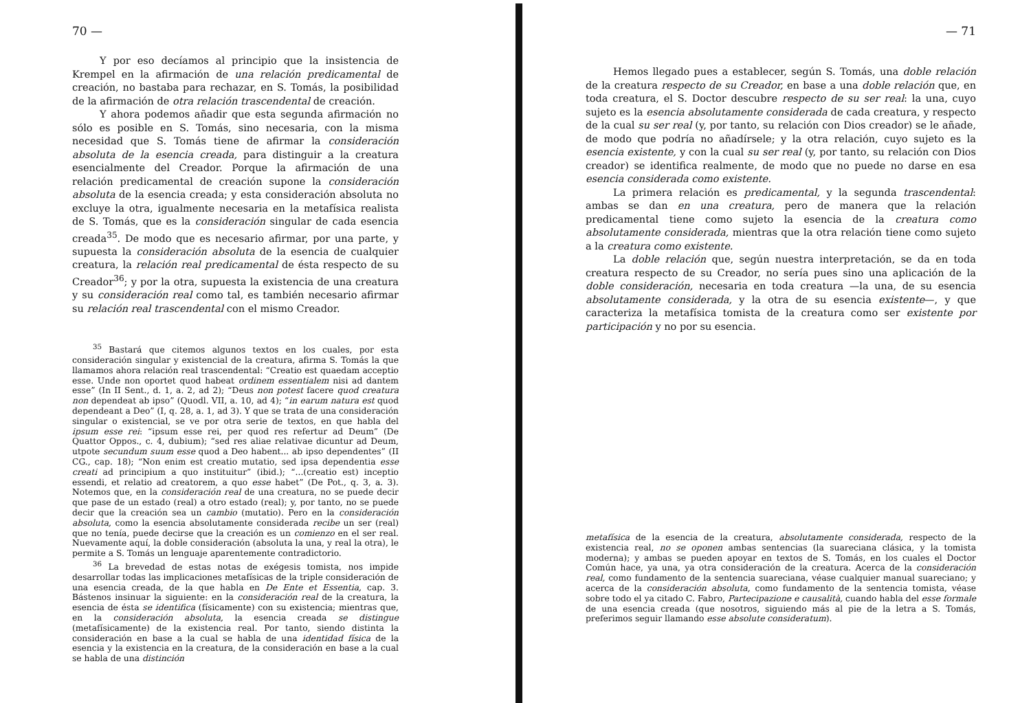70 —
Y por eso decíamos al principio que la insistencia de Krempel en la afirmación de una relación predicamental de creación, no bastaba para rechazar, en S. Tomás, la posibilidad de la afirmación de otra relación trascendental de creación.
Y ahora podemos añadir que esta segunda afirmación no sólo es posible en S. Tomás, sino necesaria, con la misma necesidad que S. Tomás tiene de afirmar la consideración absoluta de la esencia creada, para distinguir a la creatura esencialmente del Creador. Porque la afirmación de una relación predicamental de creación supone la consideración absoluta de la esencia creada; y esta consideración absoluta no excluye la otra, igualmente necesaria en la metafísica realista de S. Tomás, que es la consideración singular de cada esencia creada<sup>35</sup>. De modo que es necesario afirmar, por una parte, y supuesta la consideración absoluta de la esencia de cualquier creatura, la relación real predicamental de ésta respecto de su Creador<sup>36</sup>; y por la otra, supuesta la existencia de una creatura y su consideración real como tal, es también necesario afirmar su relación real trascendental con el mismo Creador.
<sup>35</sup> Bastará que citemos algunos textos en los cuales, por esta consideración singular y existencial de la creatura, afirma S. Tomás la que llamamos ahora relación real trascendental: “Creatio est quaedam acceptio esse. Unde non oportet quod habeat ordinem essentialem nisi ad dantem esse” (In II Sent., d. 1, a. 2, ad 2); “Deus non potest facere quod creatura non dependeat ab ipso” (Quodl. VII, a. 10, ad 4); “in earum natura est quod dependeant a Deo” (I, q. 28, a. 1, ad 3). Y que se trata de una consideración singular o existencial, se ve por otra serie de textos, en que habla del ipsum esse rei: “ipsum esse rei, per quod res refertur ad Deum” (De Quattor Oppos., c. 4, dubium); “sed res aliae relativae dicuntur ad Deum, utpote secundum suum esse quod a Deo habent... ab ipso dependentes” (II CG., cap. 18); “Non enim est creatio mutatio, sed ipsa dependentia esse creati ad principium a quo instituitur” (ibid.); “...(creatio est) inceptio essendi, et relatio ad creatorem, a quo esse habet” (De Pot., q. 3, a. 3). Notemos que, en la consideración real de una creatura, no se puede decir que pase de un estado (real) a otro estado (real); y, por tanto, no se puede decir que la creación sea un cambio (mutatio). Pero en la consideración absoluta, como la esencia absolutamente considerada recibe un ser (real) que no tenía, puede decirse que la creación es un comienzo en el ser real. Nuevamente aquí, la doble consideración (absoluta la una, y real la otra), le permite a S. Tomás un lenguaje aparentemente contradictorio.
<sup>36</sup> La brevedad de estas notas de exégesis tomista, nos impide desarrollar todas las implicaciones metafísicas de la triple consideración de una esencia creada, de la que habla en De Ente et Essentia, cap. 3. Bástenos insinuar la siguiente: en la consideración real de la creatura, la esencia de ésta se identifica (físicamente) con su existencia; mientras que, en la consideración absoluta, la esencia creada se distingue (metafísicamente) de la existencia real. Por tanto, siendo distinta la consideración en base a la cual se habla de una identidad física de la esencia y la existencia en la creatura, de la consideración en base a la cual se habla de una distinción
— 71
Hemos llegado pues a establecer, según S. Tomás, una doble relación de la creatura respecto de su Creador, en base a una doble relación que, en toda creatura, el S. Doctor descubre respecto de su ser real: la una, cuyo sujeto es la esencia absolutamente considerada de cada creatura, y respecto de la cual su ser real (y, por tanto, su relación con Dios creador) se le añade, de modo que podría no añadírsele; y la otra relación, cuyo sujeto es la esencia existente, y con la cual su ser real (y, por tanto, su relación con Dios creador) se identifica realmente, de modo que no puede no darse en esa esencia considerada como existente.
La primera relación es predicamental, y la segunda trascendental: ambas se dan en una creatura, pero de manera que la relación predicamental tiene como sujeto la esencia de la creatura como absolutamente considerada, mientras que la otra relación tiene como sujeto a la creatura como existente.
La doble relación que, según nuestra interpretación, se da en toda creatura respecto de su Creador, no sería pues sino una aplicación de la doble consideración, necesaria en toda creatura —la una, de su esencia absolutamente considerada, y la otra de su esencia existente—, y que caracteriza la metafísica tomista de la creatura como ser existente por participación y no por su esencia.
metafísica de la esencia de la creatura, absolutamente considerada, respecto de la existencia real, no se oponen ambas sentencias (la suareciana clásica, y la tomista moderna); y ambas se pueden apoyar en textos de S. Tomás, en los cuales el Doctor Común hace, ya una, ya otra consideración de la creatura. Acerca de la consideración real, como fundamento de la sentencia suareciana, véase cualquier manual suareciano; y acerca de la consideración absoluta, como fundamento de la sentencia tomista, véase sobre todo el ya citado C. Fabro, Partecipazione e causalità, cuando habla del esse formale de una esencia creada (que nosotros, siguiendo más al pie de la letra a S. Tomás, preferimos seguir llamando esse absolute consideratum).